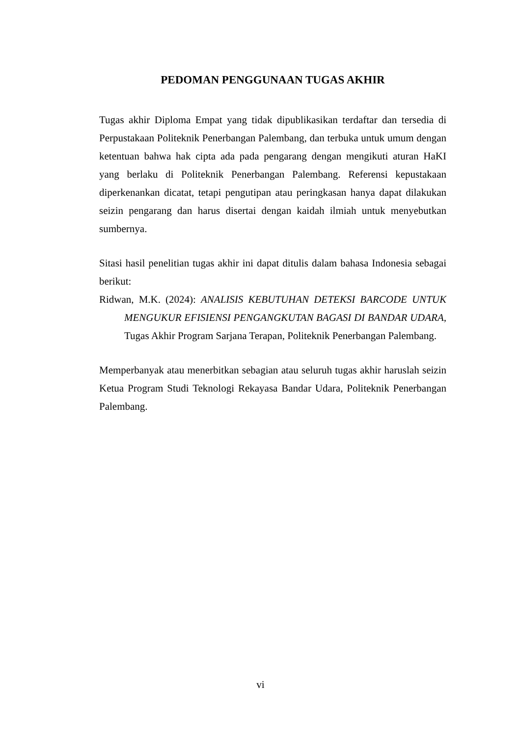PEDOMAN PENGGUNAAN TUGAS AKHIR
Tugas akhir Diploma Empat yang tidak dipublikasikan terdaftar dan tersedia di Perpustakaan Politeknik Penerbangan Palembang, dan terbuka untuk umum dengan ketentuan bahwa hak cipta ada pada pengarang dengan mengikuti aturan HaKI yang berlaku di Politeknik Penerbangan Palembang. Referensi kepustakaan diperkenankan dicatat, tetapi pengutipan atau peringkasan hanya dapat dilakukan seizin pengarang dan harus disertai dengan kaidah ilmiah untuk menyebutkan sumbernya.
Sitasi hasil penelitian tugas akhir ini dapat ditulis dalam bahasa Indonesia sebagai berikut:
Ridwan, M.K. (2024): ANALISIS KEBUTUHAN DETEKSI BARCODE UNTUK MENGUKUR EFISIENSI PENGANGKUTAN BAGASI DI BANDAR UDARA, Tugas Akhir Program Sarjana Terapan, Politeknik Penerbangan Palembang.
Memperbanyak atau menerbitkan sebagian atau seluruh tugas akhir haruslah seizin Ketua Program Studi Teknologi Rekayasa Bandar Udara, Politeknik Penerbangan Palembang.
vi